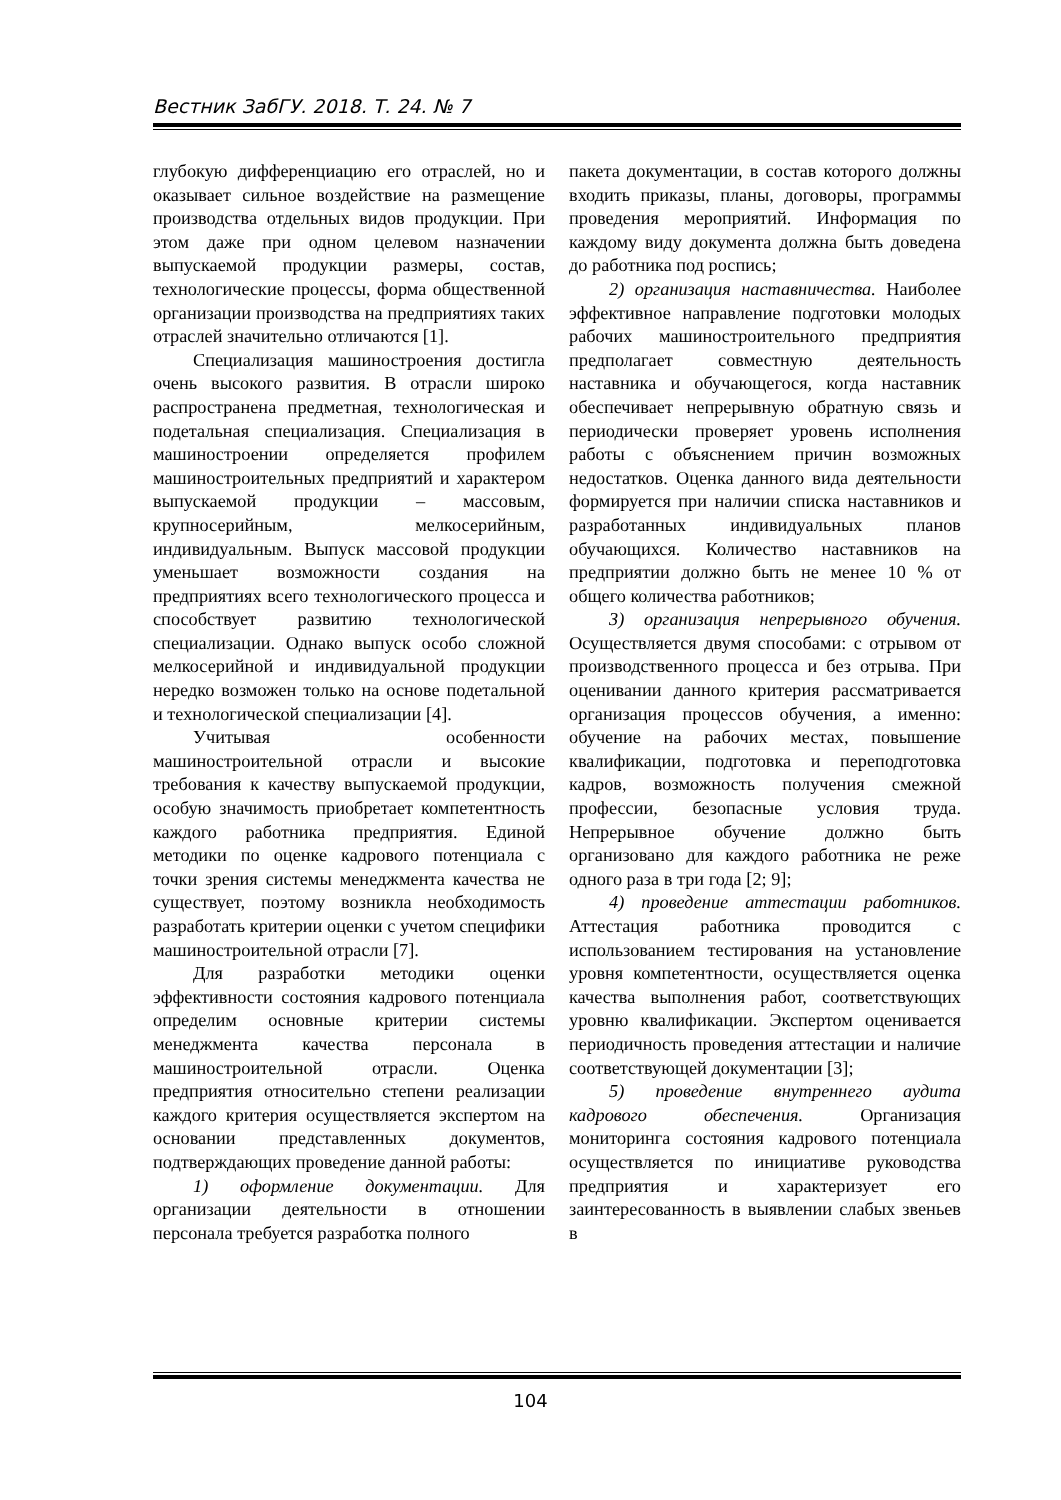Вестник ЗабГУ. 2018. Т. 24. № 7
глубокую дифференциацию его отраслей, но и оказывает сильное воздействие на размещение производства отдельных видов продукции. При этом даже при одном целевом назначении выпускаемой продукции размеры, состав, технологические процессы, форма общественной организации производства на предприятиях таких отраслей значительно отличаются [1].
Специализация машиностроения достигла очень высокого развития. В отрасли широко распространена предметная, технологическая и подетальная специализация. Специализация в машиностроении определяется профилем машиностроительных предприятий и характером выпускаемой продукции – массовым, крупносерийным, мелкосерийным, индивидуальным. Выпуск массовой продукции уменьшает возможности создания на предприятиях всего технологического процесса и способствует развитию технологической специализации. Однако выпуск особо сложной мелкосерийной и индивидуальной продукции нередко возможен только на основе подетальной и технологической специализации [4].
Учитывая особенности машиностроительной отрасли и высокие требования к качеству выпускаемой продукции, особую значимость приобретает компетентность каждого работника предприятия. Единой методики по оценке кадрового потенциала с точки зрения системы менеджмента качества не существует, поэтому возникла необходимость разработать критерии оценки с учетом специфики машиностроительной отрасли [7].
Для разработки методики оценки эффективности состояния кадрового потенциала определим основные критерии системы менеджмента качества персонала в машиностроительной отрасли. Оценка предприятия относительно степени реализации каждого критерия осуществляется экспертом на основании представленных документов, подтверждающих проведение данной работы:
1) оформление документации. Для организации деятельности в отношении персонала требуется разработка полного
пакета документации, в состав которого должны входить приказы, планы, договоры, программы проведения мероприятий. Информация по каждому виду документа должна быть доведена до работника под роспись;
2) организация наставничества. Наиболее эффективное направление подготовки молодых рабочих машиностроительного предприятия предполагает совместную деятельность наставника и обучающегося, когда наставник обеспечивает непрерывную обратную связь и периодически проверяет уровень исполнения работы с объяснением причин возможных недостатков. Оценка данного вида деятельности формируется при наличии списка наставников и разработанных индивидуальных планов обучающихся. Количество наставников на предприятии должно быть не менее 10 % от общего количества работников;
3) организация непрерывного обучения. Осуществляется двумя способами: с отрывом от производственного процесса и без отрыва. При оценивании данного критерия рассматривается организация процессов обучения, а именно: обучение на рабочих местах, повышение квалификации, подготовка и переподготовка кадров, возможность получения смежной профессии, безопасные условия труда. Непрерывное обучение должно быть организовано для каждого работника не реже одного раза в три года [2; 9];
4) проведение аттестации работников. Аттестация работника проводится с использованием тестирования на установление уровня компетентности, осуществляется оценка качества выполнения работ, соответствующих уровню квалификации. Экспертом оценивается периодичность проведения аттестации и наличие соответствующей документации [3];
5) проведение внутреннего аудита кадрового обеспечения. Организация мониторинга состояния кадрового потенциала осуществляется по инициативе руководства предприятия и характеризует его заинтересованность в выявлении слабых звеньев в
104